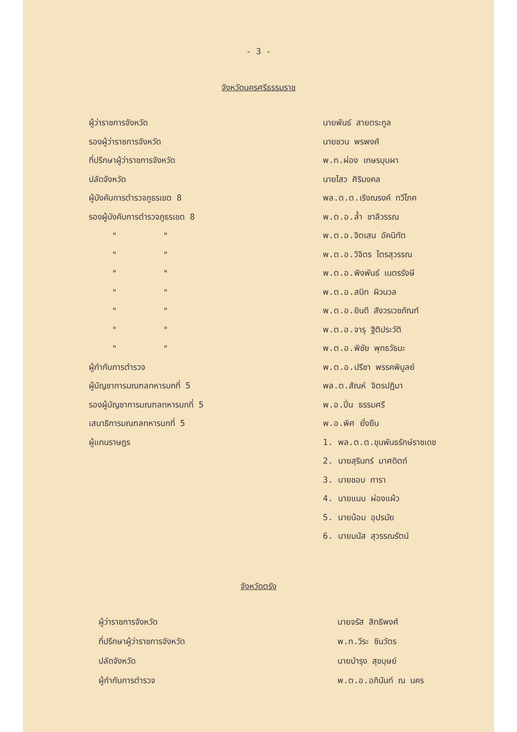- 3 -
จังหวัดนครศรีธรรมราช
| ผู้ว่าราชการจังหวัด | นายพันธ์ สายตระกูล |
| รองผู้ว่าราชการจังหวัด | นายชวน พรพงศ์ |
| ที่ปรึกษาผู้ว่าราชการจังหวัด | พ.ท.ผ่อง เกษรบุบผา |
| ปลัดจังหวัด | นายไสว ศิริมงคล |
| ผู้บังคับการตำรวจภูธรเขต 8 | พล.ต.ต.เริงณรงค์ ทวีโภค |
| รองผู้บังคับการตำรวจภูธรเขต 8 | พ.ต.อ.ล้ำ ชาลีวรรณ |
| " " | พ.ต.อ.จิตเสน อัคนิทัต |
| " " | พ.ต.อ.วิจิตร ไตรสุวรรณ |
| " " | พ.ต.อ.พิงพันธ์ เนตรรังษี |
| " " | พ.ต.อ.สนิท ผิวนวล |
| " " | พ.ต.อ.ยินดี สังวรเวชภัณฑ์ |
| " " | พ.ต.อ.จารุ ฐิติประวัติ |
| " " | พ.ต.อ.พิชัย พุทธวัธนะ |
| ผู้กำกับการตำรวจ | พ.ต.อ.ปรีชา พรรคพิบูลย์ |
| ผู้บัญชาการมณฑลทหารบกที่ 5 | พล.ต.สัณห์ จิตรปฏิมา |
| รองผู้บัญชาการมณฑลทหารบกที่ 5 | พ.อ.ปิ่น ธรรมศรี |
| เสนาธิการมณฑลทหารบกที่ 5 | พ.อ.พิศ ยั่งยืน |
| ผู้แทนราษฎร | 1. พล.ต.ต.ขุนพันธรักษ์ราชเดช |
| | 2. นายสุรินทร์ มาศดิตถ์ |
| | 3. นายชอบ ภารา |
| | 4. นายแนบ ผ่องแผ้ว |
| | 5. นายน้อม อุปรมัย |
| | 6. นายมนัส สุวรรณรัตน์ |
จังหวัดตรัง
| ผู้ว่าราชการจังหวัด | นายจรัส สิทธิพงศ์ |
| ที่ปรึกษาผู้ว่าราชการจังหวัด | พ.ท.วีระ ชินวัตร |
| ปลัดจังหวัด | นายบำรุง สุขบุษย์ |
| ผู้กำกับการตำรวจ | พ.ต.อ.อภินันท์ ณ นคร |